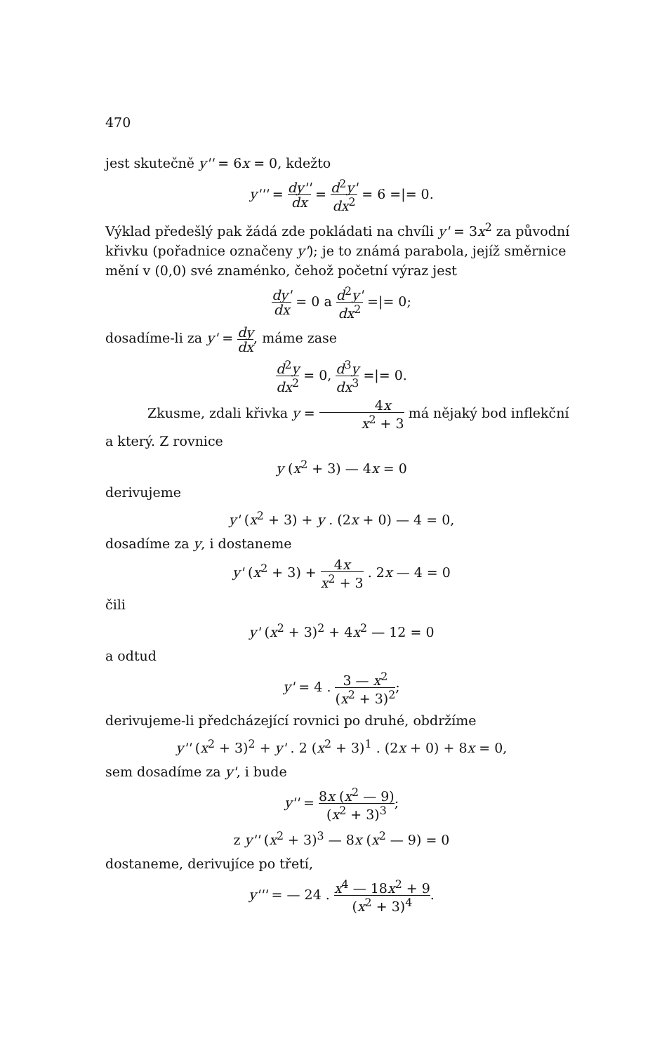470
jest skutečně y'' = 6x = 0, kdežto
y''' = dy'' dx = d<sup>2</sup>y' dx<sup>2</sup> = 6 =|= 0.
Výklad předešlý pak žádá zde pokládati na chvíli y' = 3x<sup>2</sup> za původní křivku (pořadnice označeny y'); je to známá parabola, jejíž směrnice mění v (0,0) své znaménko, čehož početní výraz jest
dy' dx = 0 a d<sup>2</sup>y' dx<sup>2</sup> =|= 0;
dosadíme-li za y' = dy dx, máme zase
d<sup>2</sup>y dx<sup>2</sup> = 0, d<sup>3</sup>y dx<sup>3</sup> =|= 0.
Zkusme, zdali křivka y = 4x x<sup>2</sup> + 3 má nějaký bod inflekční a který. Z rovnice
y (x<sup>2</sup> + 3) — 4x = 0
derivujeme
y' (x<sup>2</sup> + 3) + y . (2x + 0) — 4 = 0,
dosadíme za y, i dostaneme
y' (x<sup>2</sup> + 3) + 4x x<sup>2</sup> + 3 . 2x — 4 = 0
čili
y' (x<sup>2</sup> + 3)<sup>2</sup> + 4x<sup>2</sup> — 12 = 0
a odtud
y' = 4 . 3 — x<sup>2</sup> (x<sup>2</sup> + 3)<sup>2</sup>;
derivujeme-li předcházející rovnici po druhé, obdržíme
y'' (x<sup>2</sup> + 3)<sup>2</sup> + y' . 2 (x<sup>2</sup> + 3)<sup>1</sup> . (2x + 0) + 8x = 0,
sem dosadíme za y', i bude
y'' = 8x (x<sup>2</sup> — 9) (x<sup>2</sup> + 3)<sup>3</sup>;
z y'' (x<sup>2</sup> + 3)<sup>3</sup> — 8x (x<sup>2</sup> — 9) = 0
dostaneme, derivujíce po třetí,
y''' = — 24 . x<sup>4</sup> — 18x<sup>2</sup> + 9 (x<sup>2</sup> + 3)<sup>4</sup>.